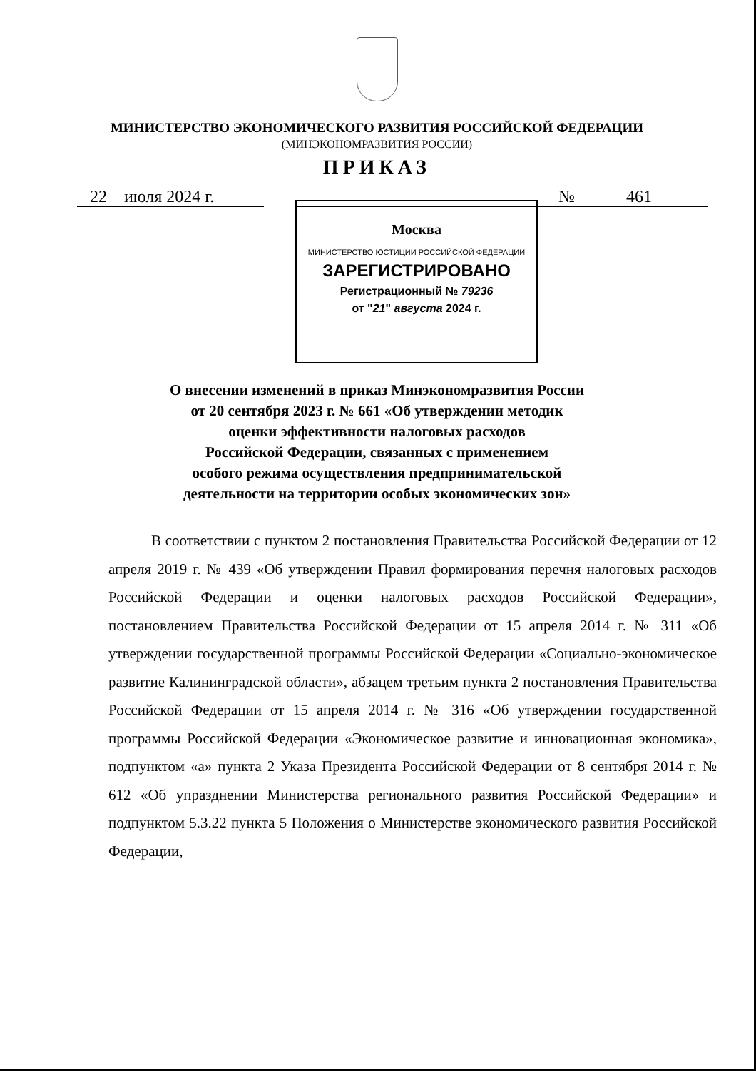МИНИСТЕРСТВО ЭКОНОМИЧЕСКОГО РАЗВИТИЯ РОССИЙСКОЙ ФЕДЕРАЦИИ
(МИНЭКОНОМРАЗВИТИЯ РОССИИ)
ПРИКАЗ
22 июля 2024 г. № 461
Москва
МИНИСТЕРСТВО ЮСТИЦИИ РОССИЙСКОЙ ФЕДЕРАЦИИ
ЗАРЕГИСТРИРОВАНО
Регистрационный № 79236
от "21" августа 2024 г.
О внесении изменений в приказ Минэкономразвития России
от 20 сентября 2023 г. № 661 «Об утверждении методик
оценки эффективности налоговых расходов
Российской Федерации, связанных с применением
особого режима осуществления предпринимательской
деятельности на территории особых экономических зон»
В соответствии с пунктом 2 постановления Правительства Российской Федерации от 12 апреля 2019 г. № 439 «Об утверждении Правил формирования перечня налоговых расходов Российской Федерации и оценки налоговых расходов Российской Федерации», постановлением Правительства Российской Федерации от 15 апреля 2014 г. № 311 «Об утверждении государственной программы Российской Федерации «Социально-экономическое развитие Калининградской области», абзацем третьим пункта 2 постановления Правительства Российской Федерации от 15 апреля 2014 г. № 316 «Об утверждении государственной программы Российской Федерации «Экономическое развитие и инновационная экономика», подпунктом «а» пункта 2 Указа Президента Российской Федерации от 8 сентября 2014 г. № 612 «Об упразднении Министерства регионального развития Российской Федерации» и подпунктом 5.3.22 пункта 5 Положения о Министерстве экономического развития Российской Федерации,